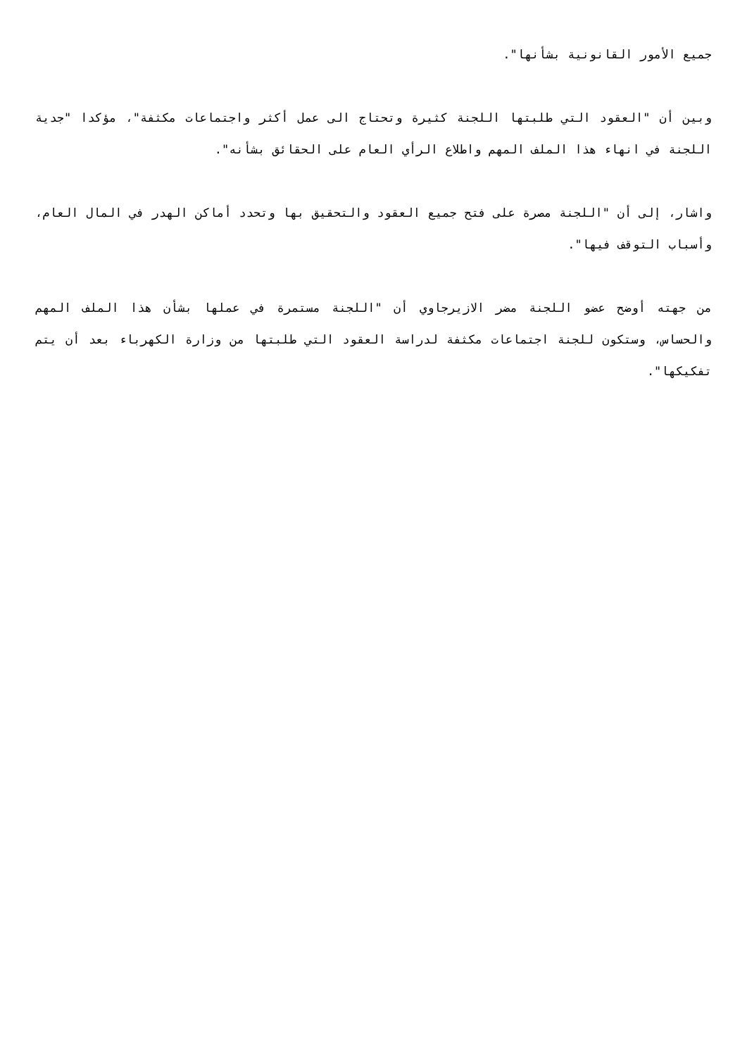جميع الأمور القانونية بشأنها".
وبين أن "العقود التي طلبتها اللجنة كثيرة وتحتاج الى عمل أكثر واجتماعات مكثفة"، مؤكدا "جدية اللجنة في انهاء هذا الملف المهم واطلاع الرأي العام على الحقائق بشأنه".
واشار، إلى أن "اللجنة مصرة على فتح جميع العقود والتحقيق بها وتحدد أماكن الهدر في المال العام، وأسباب التوقف فيها".
من جهته أوضح عضو اللجنة مضر الازيرجاوي أن "اللجنة مستمرة في عملها بشأن هذا الملف المهم والحساس، وستكون للجنة اجتماعات مكثفة لدراسة العقود التي طلبتها من وزارة الكهرباء بعد أن يتم تفكيكها".